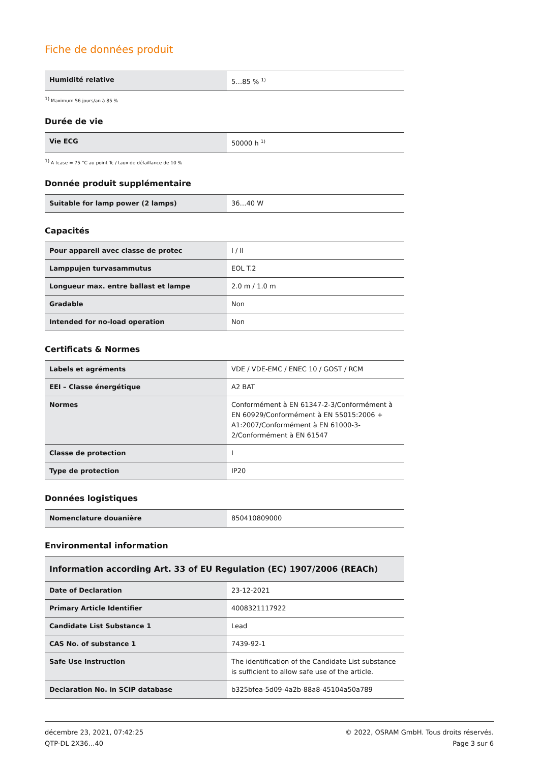Fiche de données produit
| Humidité relative | 5…85 % <sup>1)</sup> |
<sup>1)</sup> Maximum 56 jours/an à 85 %
Durée de vie
| Vie ECG | 50000 h <sup>1)</sup> |
<sup>1)</sup> A tcase = 75 °C au point Tc / taux de défaillance de 10 %
Donnée produit supplémentaire
| Suitable for lamp power (2 lamps) | 36…40 W |
Capacités
| Pour appareil avec classe de protec | I / II |
| Lamppujen turvasammutus | EOL T.2 |
| Longueur max. entre ballast et lampe | 2.0 m / 1.0 m |
| Gradable | Non |
| Intended for no-load operation | Non |
Certificats & Normes
| Labels et agréments | VDE / VDE-EMC / ENEC 10 / GOST / RCM |
| EEI – Classe énergétique | A2 BAT |
| Normes | Conformément à EN 61347-2-3/Conformément à EN 60929/Conformément à EN 55015:2006 + A1:2007/Conformément à EN 61000-3-2/Conformément à EN 61547 |
| Classe de protection | I |
| Type de protection | IP20 |
Données logistiques
| Nomenclature douanière | 850410809000 |
Environmental information
| Information according Art. 33 of EU Regulation (EC) 1907/2006 (REACh) | |
| --- | --- |
| Date of Declaration | 23-12-2021 |
| Primary Article Identifier | 4008321117922 |
| Candidate List Substance 1 | Lead |
| CAS No. of substance 1 | 7439-92-1 |
| Safe Use Instruction | The identification of the Candidate List substance is sufficient to allow safe use of the article. |
| Declaration No. in SCIP database | b325bfea-5d09-4a2b-88a8-45104a50a789 |
décembre 23, 2021, 07:42:25
QTP-DL 2X36…40
© 2022, OSRAM GmbH. Tous droits réservés.
Page 3 sur 6